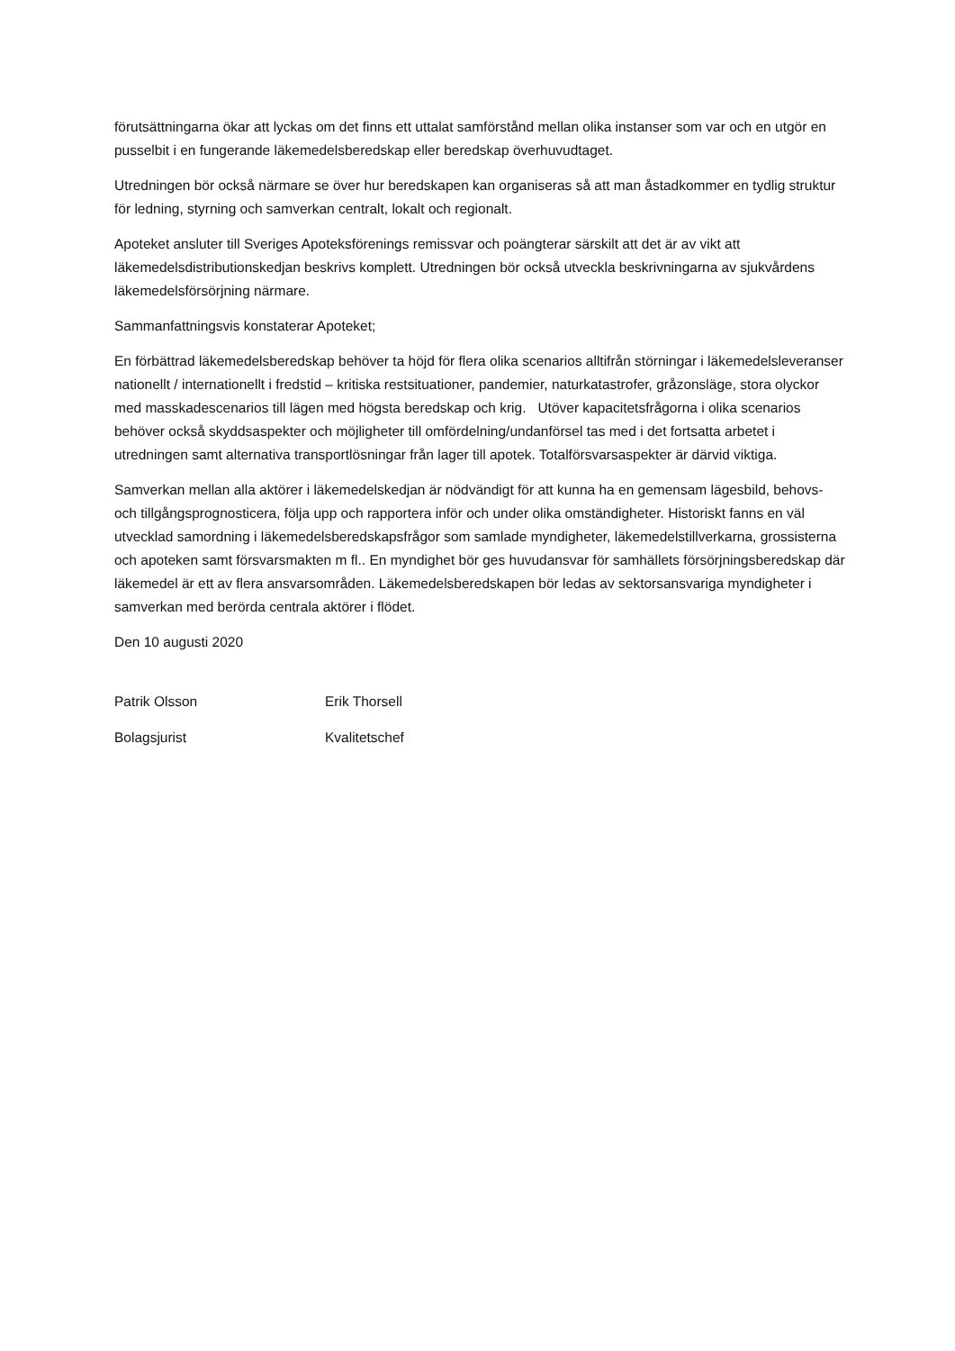förutsättningarna ökar att lyckas om det finns ett uttalat samförstånd mellan olika instanser som var och en utgör en pusselbit i en fungerande läkemedelsberedskap eller beredskap överhuvudtaget.
Utredningen bör också närmare se över hur beredskapen kan organiseras så att man åstadkommer en tydlig struktur för ledning, styrning och samverkan centralt, lokalt och regionalt.
Apoteket ansluter till Sveriges Apoteksförenings remissvar och poängterar särskilt att det är av vikt att läkemedelsdistributionskedjan beskrivs komplett. Utredningen bör också utveckla beskrivningarna av sjukvårdens läkemedelsförsörjning närmare.
Sammanfattningsvis konstaterar Apoteket;
En förbättrad läkemedelsberedskap behöver ta höjd för flera olika scenarios alltifrån störningar i läkemedelsleveranser nationellt / internationellt i fredstid – kritiska restsituationer, pandemier, naturkatastrofer, gråzonsläge, stora olyckor med masskadescenarios till lägen med högsta beredskap och krig. Utöver kapacitetsfrågorna i olika scenarios behöver också skyddsaspekter och möjligheter till omfördelning/undanförsel tas med i det fortsatta arbetet i utredningen samt alternativa transportlösningar från lager till apotek. Totalförsvarsaspekter är därvid viktiga.
Samverkan mellan alla aktörer i läkemedelskedjan är nödvändigt för att kunna ha en gemensam lägesbild, behovs- och tillgångsprognosticera, följa upp och rapportera inför och under olika omständigheter. Historiskt fanns en väl utvecklad samordning i läkemedelsberedskapsfrågor som samlade myndigheter, läkemedelstillverkarna, grossisterna och apoteken samt försvarsmakten m fl.. En myndighet bör ges huvudansvar för samhällets försörjningsberedskap där läkemedel är ett av flera ansvarsområden. Läkemedelsberedskapen bör ledas av sektorsansvariga myndigheter i samverkan med berörda centrala aktörer i flödet.
Den 10 augusti 2020
Patrik Olsson
Bolagsjurist
Erik Thorsell
Kvalitetschef